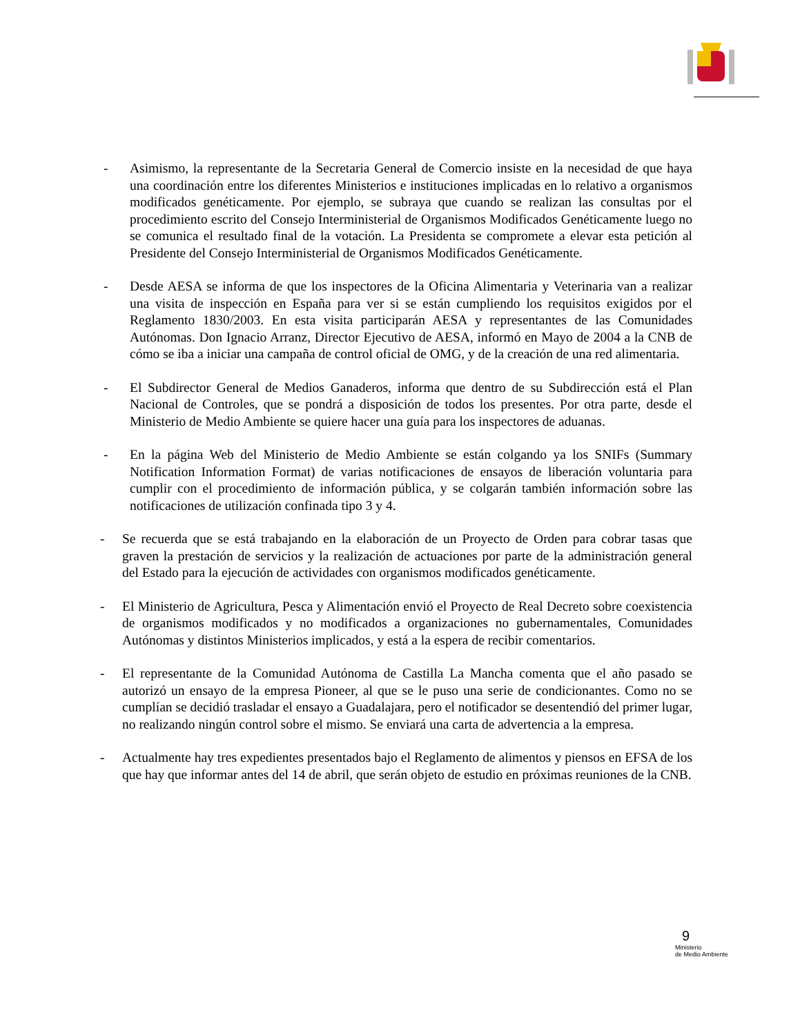- Asimismo, la representante de la Secretaria General de Comercio insiste en la necesidad de que haya una coordinación entre los diferentes Ministerios e instituciones implicadas en lo relativo a organismos modificados genéticamente. Por ejemplo, se subraya que cuando se realizan las consultas por el procedimiento escrito del Consejo Interministerial de Organismos Modificados Genéticamente luego no se comunica el resultado final de la votación. La Presidenta se compromete a elevar esta petición al Presidente del Consejo Interministerial de Organismos Modificados Genéticamente.
- Desde AESA se informa de que los inspectores de la Oficina Alimentaria y Veterinaria van a realizar una visita de inspección en España para ver si se están cumpliendo los requisitos exigidos por el Reglamento 1830/2003. En esta visita participarán AESA y representantes de las Comunidades Autónomas. Don Ignacio Arranz, Director Ejecutivo de AESA, informó en Mayo de 2004 a la CNB de cómo se iba a iniciar una campaña de control oficial de OMG, y de la creación de una red alimentaria.
- El Subdirector General de Medios Ganaderos, informa que dentro de su Subdirección está el Plan Nacional de Controles, que se pondrá a disposición de todos los presentes. Por otra parte, desde el Ministerio de Medio Ambiente se quiere hacer una guía para los inspectores de aduanas.
- En la página Web del Ministerio de Medio Ambiente se están colgando ya los SNIFs (Summary Notification Information Format) de varias notificaciones de ensayos de liberación voluntaria para cumplir con el procedimiento de información pública, y se colgarán también información sobre las notificaciones de utilización confinada tipo 3 y 4.
- Se recuerda que se está trabajando en la elaboración de un Proyecto de Orden para cobrar tasas que graven la prestación de servicios y la realización de actuaciones por parte de la administración general del Estado para la ejecución de actividades con organismos modificados genéticamente.
- El Ministerio de Agricultura, Pesca y Alimentación envió el Proyecto de Real Decreto sobre coexistencia de organismos modificados y no modificados a organizaciones no gubernamentales, Comunidades Autónomas y distintos Ministerios implicados, y está a la espera de recibir comentarios.
- El representante de la Comunidad Autónoma de Castilla La Mancha comenta que el año pasado se autorizó un ensayo de la empresa Pioneer, al que se le puso una serie de condicionantes. Como no se cumplían se decidió trasladar el ensayo a Guadalajara, pero el notificador se desentendió del primer lugar, no realizando ningún control sobre el mismo. Se enviará una carta de advertencia a la empresa.
- Actualmente hay tres expedientes presentados bajo el Reglamento de alimentos y piensos en EFSA de los que hay que informar antes del 14 de abril, que serán objeto de estudio en próximas reuniones de la CNB.
9
Ministerio
de Medio Ambiente